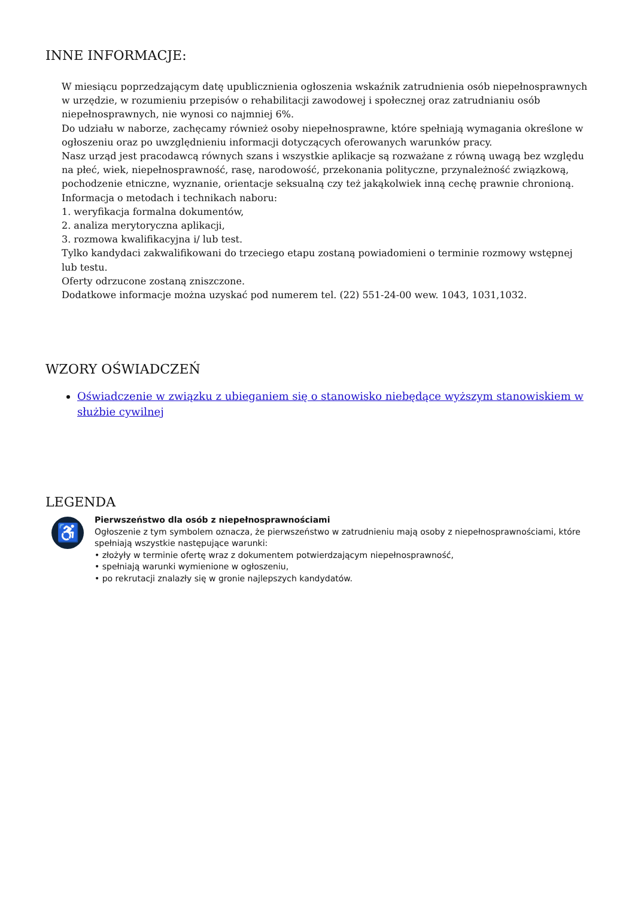INNE INFORMACJE:
W miesiącu poprzedzającym datę upublicznienia ogłoszenia wskaźnik zatrudnienia osób niepełnosprawnych w urzędzie, w rozumieniu przepisów o rehabilitacji zawodowej i społecznej oraz zatrudnianiu osób niepełnosprawnych, nie wynosi co najmniej 6%.
Do udziału w naborze, zachęcamy również osoby niepełnosprawne, które spełniają wymagania określone w ogłoszeniu oraz po uwzględnieniu informacji dotyczących oferowanych warunków pracy.
Nasz urząd jest pracodawcą równych szans i wszystkie aplikacje są rozważane z równą uwagą bez względu na płeć, wiek, niepełnosprawność, rasę, narodowość, przekonania polityczne, przynależność związkową, pochodzenie etniczne, wyznanie, orientacje seksualną czy też jakąkolwiek inną cechę prawnie chronioną.
Informacja o metodach i technikach naboru:
1. weryfikacja formalna dokumentów,
2. analiza merytoryczna aplikacji,
3. rozmowa kwalifikacyjna i/ lub test.
Tylko kandydaci zakwalifikowani do trzeciego etapu zostaną powiadomieni o terminie rozmowy wstępnej lub testu.
Oferty odrzucone zostaną zniszczone.
Dodatkowe informacje można uzyskać pod numerem tel. (22) 551-24-00 wew. 1043, 1031,1032.
WZORY OŚWIADCZEŃ
Oświadczenie w związku z ubieganiem się o stanowisko niebędące wyższym stanowiskiem w służbie cywilnej
LEGENDA
♿
Pierwszeństwo dla osób z niepełnosprawnościami
Ogłoszenie z tym symbolem oznacza, że pierwszeństwo w zatrudnieniu mają osoby z niepełnosprawnościami, które spełniają wszystkie następujące warunki:
• złożyły w terminie ofertę wraz z dokumentem potwierdzającym niepełnosprawność,
• spełniają warunki wymienione w ogłoszeniu,
• po rekrutacji znalazły się w gronie najlepszych kandydatów.